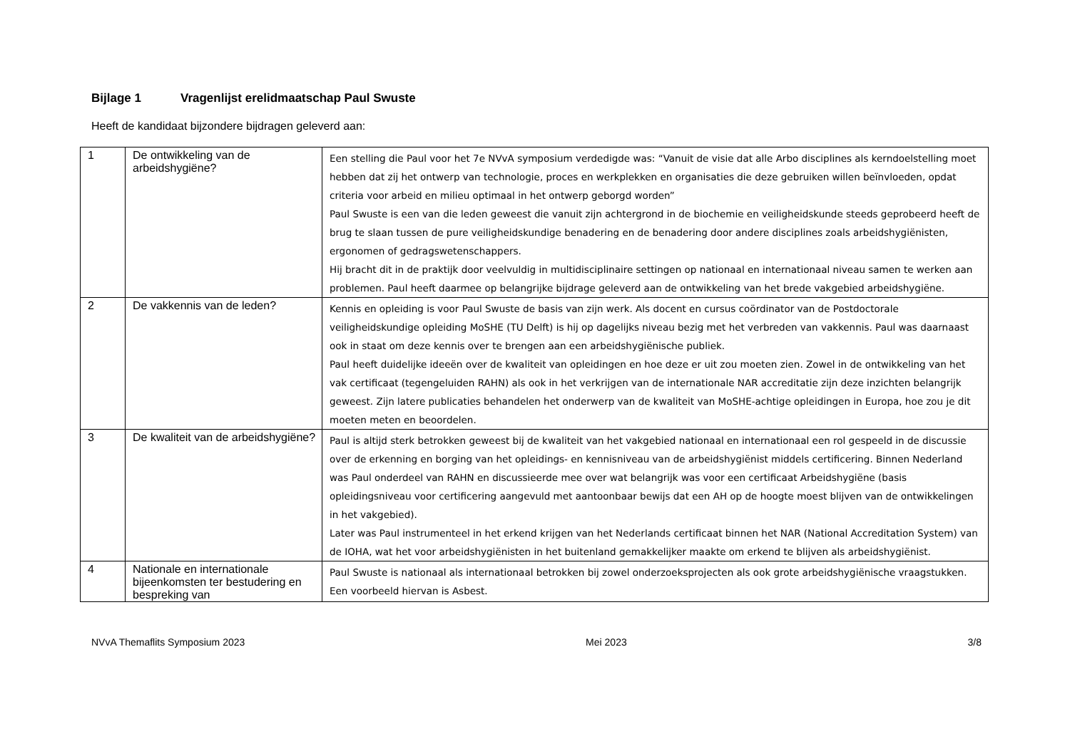Bijlage 1 Vragenlijst erelidmaatschap Paul Swuste
Heeft de kandidaat bijzondere bijdragen geleverd aan:
| 1 | De ontwikkeling van de arbeidshygiëne? | Een stelling die Paul voor het 7e NVvA symposium verdedigde was: “Vanuit de visie dat alle Arbo disciplines als kerndoelstelling moet hebben dat zij het ontwerp van technologie, proces en werkplekken en organisaties die deze gebruiken willen beïnvloeden, opdat criteria voor arbeid en milieu optimaal in het ontwerp geborgd worden” Paul Swuste is een van die leden geweest die vanuit zijn achtergrond in de biochemie en veiligheidskunde steeds geprobeerd heeft de brug te slaan tussen de pure veiligheidskundige benadering en de benadering door andere disciplines zoals arbeidshygiënisten, ergonomen of gedragswetenschappers. Hij bracht dit in de praktijk door veelvuldig in multidisciplinaire settingen op nationaal en internationaal niveau samen te werken aan problemen. Paul heeft daarmee op belangrijke bijdrage geleverd aan de ontwikkeling van het brede vakgebied arbeidshygiëne. |
| 2 | De vakkennis van de leden? | Kennis en opleiding is voor Paul Swuste de basis van zijn werk. Als docent en cursus coördinator van de Postdoctorale veiligheidskundige opleiding MoSHE (TU Delft) is hij op dagelijks niveau bezig met het verbreden van vakkennis. Paul was daarnaast ook in staat om deze kennis over te brengen aan een arbeidshygiënische publiek. Paul heeft duidelijke ideeën over de kwaliteit van opleidingen en hoe deze er uit zou moeten zien. Zowel in de ontwikkeling van het vak certificaat (tegengeluiden RAHN) als ook in het verkrijgen van de internationale NAR accreditatie zijn deze inzichten belangrijk geweest. Zijn latere publicaties behandelen het onderwerp van de kwaliteit van MoSHE-achtige opleidingen in Europa, hoe zou je dit moeten meten en beoordelen. |
| 3 | De kwaliteit van de arbeidshygiëne? | Paul is altijd sterk betrokken geweest bij de kwaliteit van het vakgebied nationaal en internationaal een rol gespeeld in de discussie over de erkenning en borging van het opleidings- en kennisniveau van de arbeidshygiënist middels certificering. Binnen Nederland was Paul onderdeel van RAHN en discussieerde mee over wat belangrijk was voor een certificaat Arbeidshygiëne (basis opleidingsniveau voor certificering aangevuld met aantoonbaar bewijs dat een AH op de hoogte moest blijven van de ontwikkelingen in het vakgebied). Later was Paul instrumenteel in het erkend krijgen van het Nederlands certificaat binnen het NAR (National Accreditation System) van de IOHA, wat het voor arbeidshygiënisten in het buitenland gemakkelijker maakte om erkend te blijven als arbeidshygiënist. |
| 4 | Nationale en internationale bijeenkomsten ter bestudering en bespreking van | Paul Swuste is nationaal als internationaal betrokken bij zowel onderzoeksprojecten als ook grote arbeidshygiënische vraagstukken. Een voorbeeld hiervan is Asbest. |
NVvA Themaflits Symposium 2023 Mei 2023 3/8